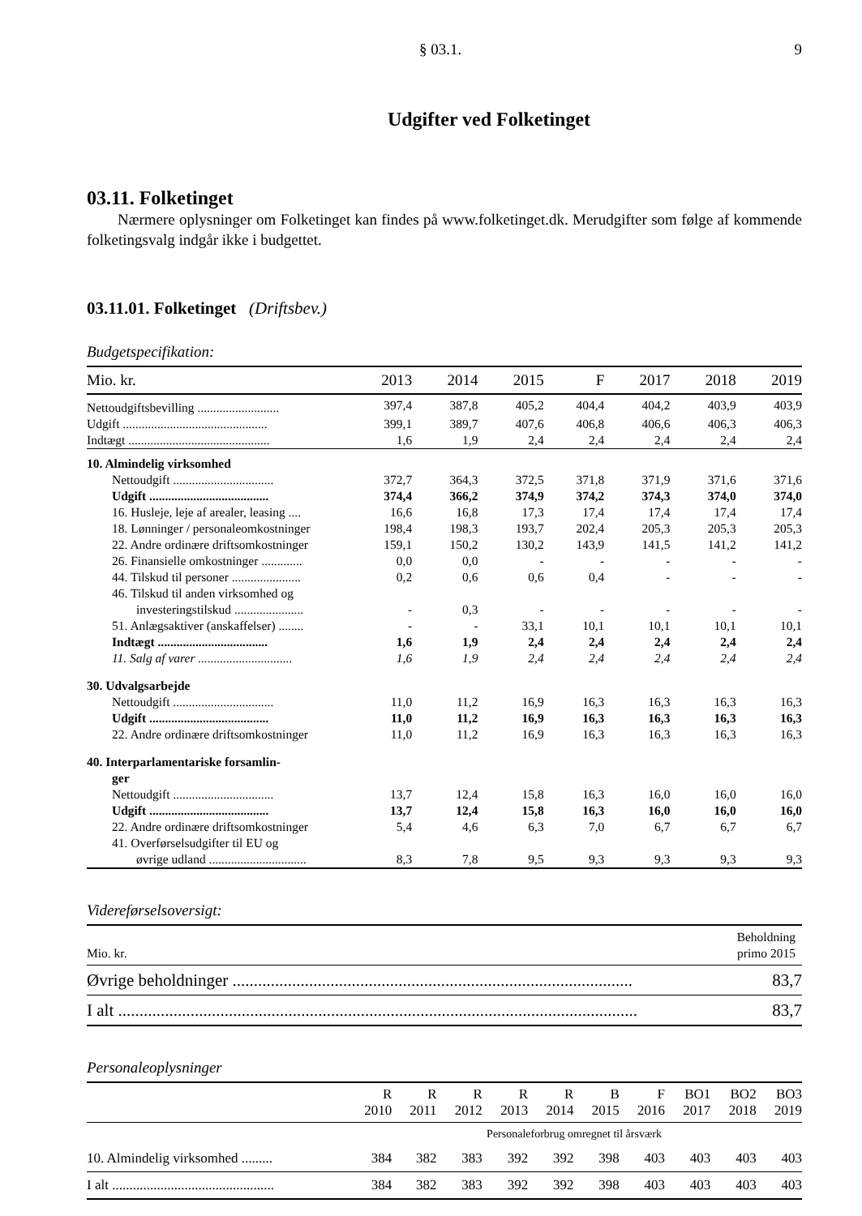§ 03.1. 9
Udgifter ved Folketinget
03.11. Folketinget
Nærmere oplysninger om Folketinget kan findes på www.folketinget.dk. Merudgifter som følge af kommende folketingsvalg indgår ikke i budgettet.
03.11.01. Folketinget (Driftsbev.)
Budgetspecifikation:
| Mio. kr. | 2013 | 2014 | 2015 | F | 2017 | 2018 | 2019 |
| Nettoudgiftsbevilling .......................... | 397,4 | 387,8 | 405,2 | 404,4 | 404,2 | 403,9 | 403,9 |
| Udgift .............................................. | 399,1 | 389,7 | 407,6 | 406,8 | 406,6 | 406,3 | 406,3 |
| Indtægt ............................................. | 1,6 | 1,9 | 2,4 | 2,4 | 2,4 | 2,4 | 2,4 |
| 10. Almindelig virksomhed | | | | | | | |
| Nettoudgift ................................ | 372,7 | 364,3 | 372,5 | 371,8 | 371,9 | 371,6 | 371,6 |
| Udgift ...................................... | 374,4 | 366,2 | 374,9 | 374,2 | 374,3 | 374,0 | 374,0 |
| 16. Husleje, leje af arealer, leasing .... | 16,6 | 16,8 | 17,3 | 17,4 | 17,4 | 17,4 | 17,4 |
| 18. Lønninger / personaleomkostninger | 198,4 | 198,3 | 193,7 | 202,4 | 205,3 | 205,3 | 205,3 |
| 22. Andre ordinære driftsomkostninger | 159,1 | 150,2 | 130,2 | 143,9 | 141,5 | 141,2 | 141,2 |
| 26. Finansielle omkostninger ............. | 0,0 | 0,0 | - | - | - | - | - |
| 44. Tilskud til personer ...................... | 0,2 | 0,6 | 0,6 | 0,4 | - | - | - |
| 46. Tilskud til anden virksomhed og investeringstilskud ...................... | - | 0,3 | - | - | - | - | - |
| 51. Anlægsaktiver (anskaffelser) ........ | - | - | 33,1 | 10,1 | 10,1 | 10,1 | 10,1 |
| Indtægt ................................... | 1,6 | 1,9 | 2,4 | 2,4 | 2,4 | 2,4 | 2,4 |
| 11. Salg af varer .............................. | 1,6 | 1,9 | 2,4 | 2,4 | 2,4 | 2,4 | 2,4 |
| 30. Udvalgsarbejde | | | | | | | |
| Nettoudgift ................................ | 11,0 | 11,2 | 16,9 | 16,3 | 16,3 | 16,3 | 16,3 |
| Udgift ...................................... | 11,0 | 11,2 | 16,9 | 16,3 | 16,3 | 16,3 | 16,3 |
| 22. Andre ordinære driftsomkostninger | 11,0 | 11,2 | 16,9 | 16,3 | 16,3 | 16,3 | 16,3 |
| 40. Interparlamentariske forsamlin- ger | | | | | | | |
| Nettoudgift ................................ | 13,7 | 12,4 | 15,8 | 16,3 | 16,0 | 16,0 | 16,0 |
| Udgift ...................................... | 13,7 | 12,4 | 15,8 | 16,3 | 16,0 | 16,0 | 16,0 |
| 22. Andre ordinære driftsomkostninger | 5,4 | 4,6 | 6,3 | 7,0 | 6,7 | 6,7 | 6,7 |
| 41. Overførselsudgifter til EU og øvrige udland ............................... | 8,3 | 7,8 | 9,5 | 9,3 | 9,3 | 9,3 | 9,3 |
Videreførselsoversigt:
| Mio. kr. | Beholdning primo 2015 |
| Øvrige beholdninger .............................................................................................. | 83,7 |
| I alt .......................................................................................................................... | 83,7 |
Personaleoplysninger
| | R 2010 | R 2011 | R 2012 | R 2013 | R 2014 | B 2015 | F 2016 | BO1 2017 | BO2 2018 | BO3 2019 |
| | Personaleforbrug omregnet til årsværk | | | | | | | | | |
| 10. Almindelig virksomhed ......... | 384 | 382 | 383 | 392 | 392 | 398 | 403 | 403 | 403 | 403 |
| I alt ............................................... | 384 | 382 | 383 | 392 | 392 | 398 | 403 | 403 | 403 | 403 |